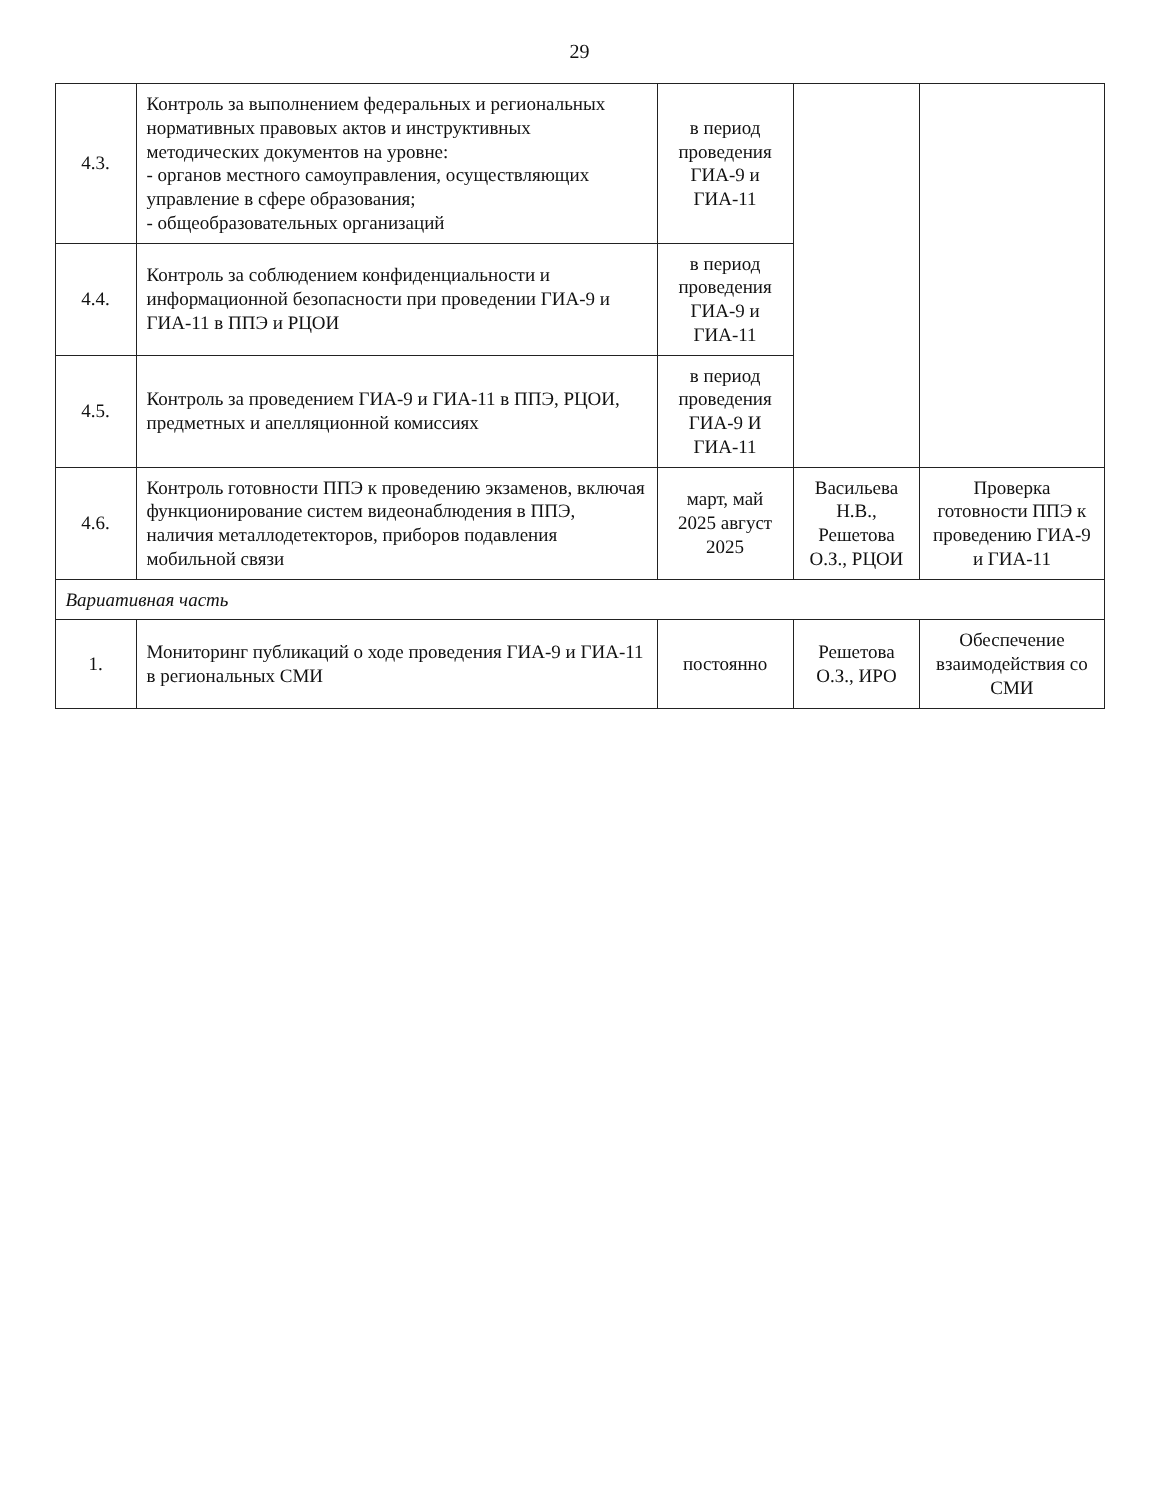29
| 4.3. | Контроль за выполнением федеральных и региональных нормативных правовых актов и инструктивных методических документов на уровне: - органов местного самоуправления, осуществляющих управление в сфере образования; - общеобразовательных организаций | в период проведения ГИА-9 и ГИА-11 | | |
| 4.4. | Контроль за соблюдением конфиденциальности и информационной безопасности при проведении ГИА-9 и ГИА-11 в ППЭ и РЦОИ | в период проведения ГИА-9 и ГИА-11 | | |
| 4.5. | Контроль за проведением ГИА-9 и ГИА-11 в ППЭ, РЦОИ, предметных и апелляционной комиссиях | в период проведения ГИА-9 И ГИА-11 | | |
| 4.6. | Контроль готовности ППЭ к проведению экзаменов, включая функционирование систем видеонаблюдения в ППЭ, наличия металлодетекторов, приборов подавления мобильной связи | март, май 2025 август 2025 | Васильева Н.В., Решетова О.З., РЦОИ | Проверка готовности ППЭ к проведению ГИА-9 и ГИА-11 |
| Вариативная часть | | | | |
| 1. | Мониторинг публикаций о ходе проведения ГИА-9 и ГИА-11 в региональных СМИ | постоянно | Решетова О.З., ИРО | Обеспечение взаимодействия со СМИ |